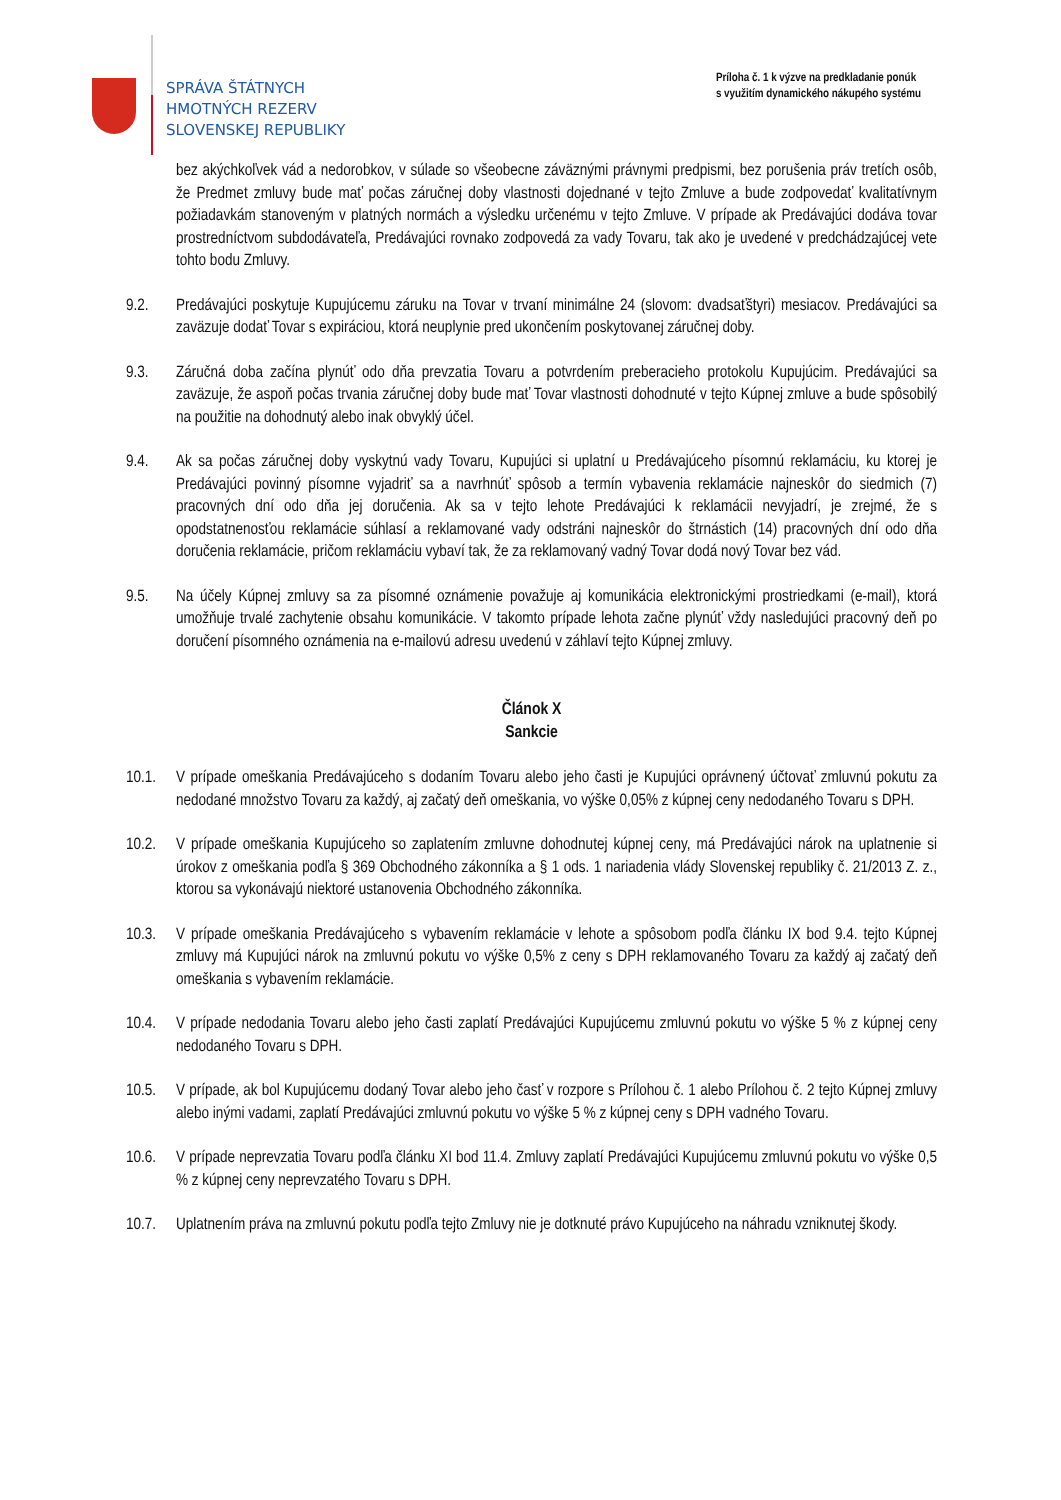SPRÁVA ŠTÁTNYCH
HMOTNÝCH REZERV
SLOVENSKEJ REPUBLIKY
Príloha č. 1 k výzve na predkladanie ponúk
s využitím dynamického nákupého systému
bez akýchkoľvek vád a nedorobkov, v súlade so všeobecne záväznými právnymi predpismi, bez porušenia práv tretích osôb, že Predmet zmluvy bude mať počas záručnej doby vlastnosti dojednané v tejto Zmluve a bude zodpovedať kvalitatívnym požiadavkám stanoveným v platných normách a výsledku určenému v tejto Zmluve. V prípade ak Predávajúci dodáva tovar prostredníctvom subdodávateľa, Predávajúci rovnako zodpovedá za vady Tovaru, tak ako je uvedené v predchádzajúcej vete tohto bodu Zmluvy.
9.2. Predávajúci poskytuje Kupujúcemu záruku na Tovar v trvaní minimálne 24 (slovom: dvadsaťštyri) mesiacov. Predávajúci sa zaväzuje dodať Tovar s expiráciou, ktorá neuplynie pred ukončením poskytovanej záručnej doby.
9.3. Záručná doba začína plynúť odo dňa prevzatia Tovaru a potvrdením preberacieho protokolu Kupujúcim. Predávajúci sa zaväzuje, že aspoň počas trvania záručnej doby bude mať Tovar vlastnosti dohodnuté v tejto Kúpnej zmluve a bude spôsobilý na použitie na dohodnutý alebo inak obvyklý účel.
9.4. Ak sa počas záručnej doby vyskytnú vady Tovaru, Kupujúci si uplatní u Predávajúceho písomnú reklamáciu, ku ktorej je Predávajúci povinný písomne vyjadriť sa a navrhnúť spôsob a termín vybavenia reklamácie najneskôr do siedmich (7) pracovných dní odo dňa jej doručenia. Ak sa v tejto lehote Predávajúci k reklamácii nevyjadrí, je zrejmé, že s opodstatnenosťou reklamácie súhlasí a reklamované vady odstráni najneskôr do štrnástich (14) pracovných dní odo dňa doručenia reklamácie, pričom reklamáciu vybaví tak, že za reklamovaný vadný Tovar dodá nový Tovar bez vád.
9.5. Na účely Kúpnej zmluvy sa za písomné oznámenie považuje aj komunikácia elektronickými prostriedkami (e-mail), ktorá umožňuje trvalé zachytenie obsahu komunikácie. V takomto prípade lehota začne plynúť vždy nasledujúci pracovný deň po doručení písomného oznámenia na e-mailovú adresu uvedenú v záhlaví tejto Kúpnej zmluvy.
Článok X
Sankcie
10.1. V prípade omeškania Predávajúceho s dodaním Tovaru alebo jeho časti je Kupujúci oprávnený účtovať zmluvnú pokutu za nedodané množstvo Tovaru za každý, aj začatý deň omeškania, vo výške 0,05% z kúpnej ceny nedodaného Tovaru s DPH.
10.2. V prípade omeškania Kupujúceho so zaplatením zmluvne dohodnutej kúpnej ceny, má Predávajúci nárok na uplatnenie si úrokov z omeškania podľa § 369 Obchodného zákonníka a § 1 ods. 1 nariadenia vlády Slovenskej republiky č. 21/2013 Z. z., ktorou sa vykonávajú niektoré ustanovenia Obchodného zákonníka.
10.3. V prípade omeškania Predávajúceho s vybavením reklamácie v lehote a spôsobom podľa článku IX bod 9.4. tejto Kúpnej zmluvy má Kupujúci nárok na zmluvnú pokutu vo výške 0,5% z ceny s DPH reklamovaného Tovaru za každý aj začatý deň omeškania s vybavením reklamácie.
10.4. V prípade nedodania Tovaru alebo jeho časti zaplatí Predávajúci Kupujúcemu zmluvnú pokutu vo výške 5 % z kúpnej ceny nedodaného Tovaru s DPH.
10.5. V prípade, ak bol Kupujúcemu dodaný Tovar alebo jeho časť v rozpore s Prílohou č. 1 alebo Prílohou č. 2 tejto Kúpnej zmluvy alebo inými vadami, zaplatí Predávajúci zmluvnú pokutu vo výške 5 % z kúpnej ceny s DPH vadného Tovaru.
10.6. V prípade neprevzatia Tovaru podľa článku XI bod 11.4. Zmluvy zaplatí Predávajúci Kupujúcemu zmluvnú pokutu vo výške 0,5 % z kúpnej ceny neprevzatého Tovaru s DPH.
10.7. Uplatnením práva na zmluvnú pokutu podľa tejto Zmluvy nie je dotknuté právo Kupujúceho na náhradu vzniknutej škody.